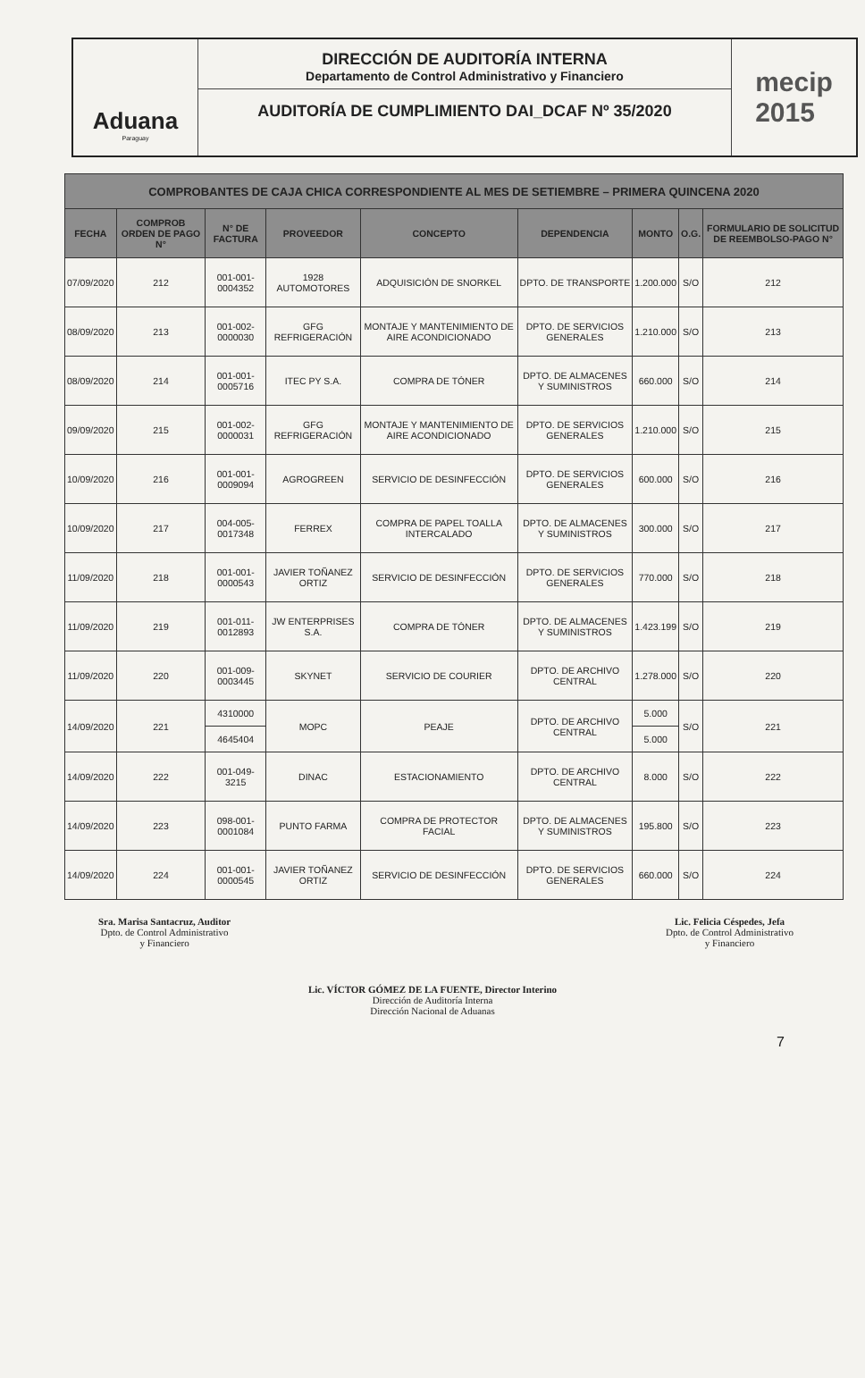Aduana
Paraguay
DIRECCIÓN DE AUDITORÍA INTERNA
Departamento de Control Administrativo y Financiero
AUDITORÍA DE CUMPLIMIENTO DAI_DCAF Nº 35/2020
mecip
2015
| COMPROBANTES DE CAJA CHICA CORRESPONDIENTE AL MES DE SETIEMBRE – PRIMERA QUINCENA 2020 | | | | | | | | |
| --- | --- | --- | --- | --- | --- | --- | --- | --- |
| FECHA | COMPROB ORDEN DE PAGO N° | N° DE FACTURA | PROVEEDOR | CONCEPTO | DEPENDENCIA | MONTO | O.G. | FORMULARIO DE SOLICITUD DE REEMBOLSO-PAGO N° |
| 07/09/2020 | 212 | 001-001-0004352 | 1928 AUTOMOTORES | ADQUISICIÓN DE SNORKEL | DPTO. DE TRANSPORTE | 1.200.000 | S/O | 212 |
| 08/09/2020 | 213 | 001-002-0000030 | GFG REFRIGERACIÓN | MONTAJE Y MANTENIMIENTO DE AIRE ACONDICIONADO | DPTO. DE SERVICIOS GENERALES | 1.210.000 | S/O | 213 |
| 08/09/2020 | 214 | 001-001-0005716 | ITEC PY S.A. | COMPRA DE TÓNER | DPTO. DE ALMACENES Y SUMINISTROS | 660.000 | S/O | 214 |
| 09/09/2020 | 215 | 001-002-0000031 | GFG REFRIGERACIÓN | MONTAJE Y MANTENIMIENTO DE AIRE ACONDICIONADO | DPTO. DE SERVICIOS GENERALES | 1.210.000 | S/O | 215 |
| 10/09/2020 | 216 | 001-001-0009094 | AGROGREEN | SERVICIO DE DESINFECCIÓN | DPTO. DE SERVICIOS GENERALES | 600.000 | S/O | 216 |
| 10/09/2020 | 217 | 004-005-0017348 | FERREX | COMPRA DE PAPEL TOALLA INTERCALADO | DPTO. DE ALMACENES Y SUMINISTROS | 300.000 | S/O | 217 |
| 11/09/2020 | 218 | 001-001-0000543 | JAVIER TOÑANEZ ORTIZ | SERVICIO DE DESINFECCIÓN | DPTO. DE SERVICIOS GENERALES | 770.000 | S/O | 218 |
| 11/09/2020 | 219 | 001-011-0012893 | JW ENTERPRISES S.A. | COMPRA DE TÓNER | DPTO. DE ALMACENES Y SUMINISTROS | 1.423.199 | S/O | 219 |
| 11/09/2020 | 220 | 001-009-0003445 | SKYNET | SERVICIO DE COURIER | DPTO. DE ARCHIVO CENTRAL | 1.278.000 | S/O | 220 |
| 14/09/2020 | 221 | 4310000 | MOPC | PEAJE | DPTO. DE ARCHIVO CENTRAL | 5.000 | S/O | 221 |
| | | 4645404 | | | | 5.000 | | |
| 14/09/2020 | 222 | 001-049-3215 | DINAC | ESTACIONAMIENTO | DPTO. DE ARCHIVO CENTRAL | 8.000 | S/O | 222 |
| 14/09/2020 | 223 | 098-001-0001084 | PUNTO FARMA | COMPRA DE PROTECTOR FACIAL | DPTO. DE ALMACENES Y SUMINISTROS | 195.800 | S/O | 223 |
| 14/09/2020 | 224 | 001-001-0000545 | JAVIER TOÑANEZ ORTIZ | SERVICIO DE DESINFECCIÓN | DPTO. DE SERVICIOS GENERALES | 660.000 | S/O | 224 |
Sra. Marisa Santacruz, Auditor
Dpto. de Control Administrativo
y Financiero
Lic. Felicia Céspedes, Jefa
Dpto. de Control Administrativo
y Financiero
Lic. VÍCTOR GÓMEZ DE LA FUENTE, Director Interino
Dirección de Auditoría Interna
Dirección Nacional de Aduanas
7